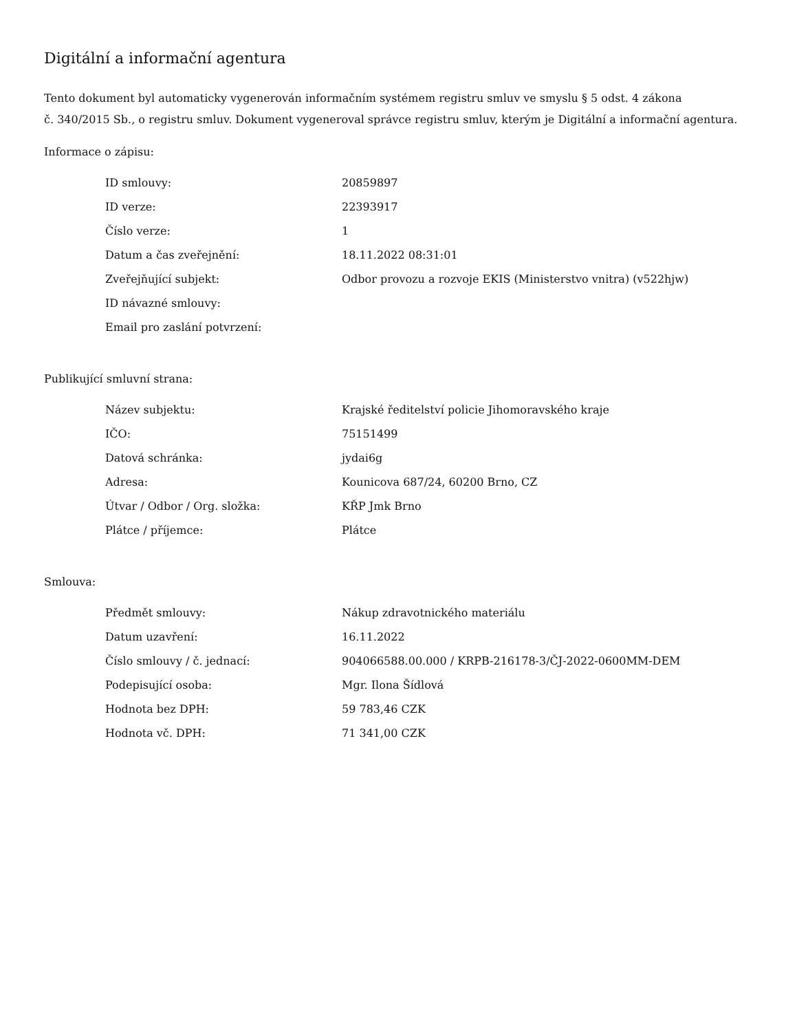Digitální a informační agentura
Tento dokument byl automaticky vygenerován informačním systémem registru smluv ve smyslu § 5 odst. 4 zákona
č. 340/2015 Sb., o registru smluv. Dokument vygeneroval správce registru smluv, kterým je Digitální a informační agentura.
Informace o zápisu:
| ID smlouvy: | 20859897 |
| ID verze: | 22393917 |
| Číslo verze: | 1 |
| Datum a čas zveřejnění: | 18.11.2022 08:31:01 |
| Zveřejňující subjekt: | Odbor provozu a rozvoje EKIS (Ministerstvo vnitra) (v522hjw) |
| ID návazné smlouvy: | |
| Email pro zaslání potvrzení: | |
Publikující smluvní strana:
| Název subjektu: | Krajské ředitelství policie Jihomoravského kraje |
| IČO: | 75151499 |
| Datová schránka: | jydai6g |
| Adresa: | Kounicova 687/24, 60200 Brno, CZ |
| Útvar / Odbor / Org. složka: | KŘP Jmk Brno |
| Plátce / příjemce: | Plátce |
Smlouva:
| Předmět smlouvy: | Nákup zdravotnického materiálu |
| Datum uzavření: | 16.11.2022 |
| Číslo smlouvy / č. jednací: | 904066588.00.000 / KRPB-216178-3/ČJ-2022-0600MM-DEM |
| Podepisující osoba: | Mgr. Ilona Šídlová |
| Hodnota bez DPH: | 59 783,46 CZK |
| Hodnota vč. DPH: | 71 341,00 CZK |